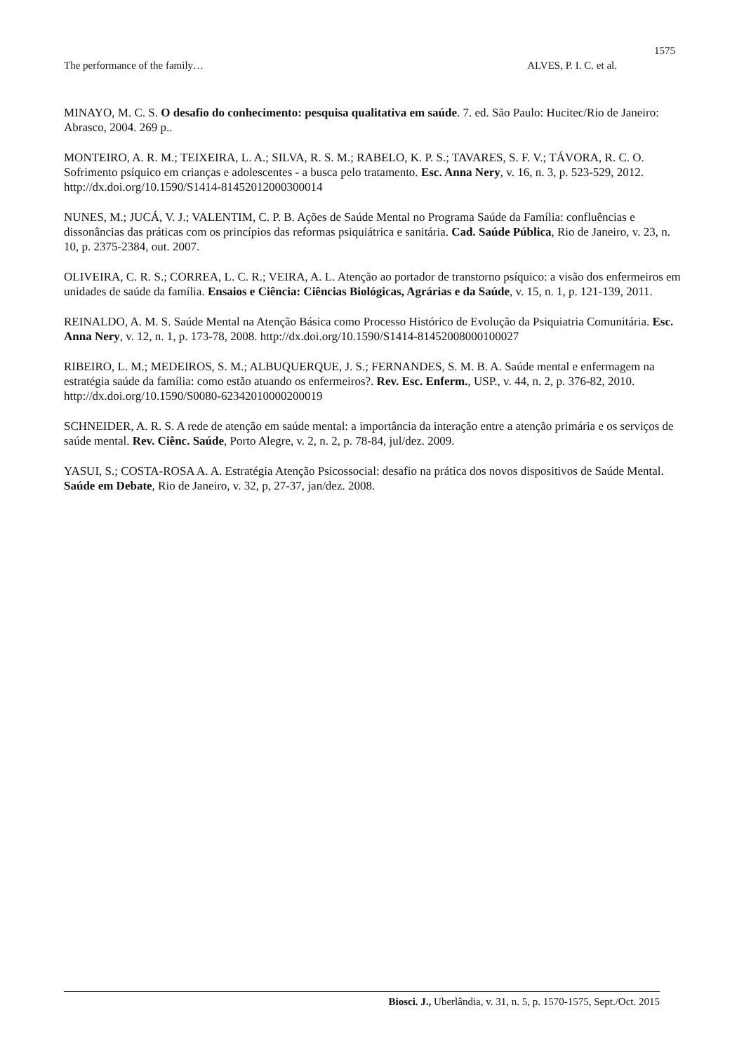1575
The performance of the family… ALVES, P. I. C. et al.
MINAYO, M. C. S. O desafio do conhecimento: pesquisa qualitativa em saúde. 7. ed. São Paulo: Hucitec/Rio de Janeiro: Abrasco, 2004. 269 p..
MONTEIRO, A. R. M.; TEIXEIRA, L. A.; SILVA, R. S. M.; RABELO, K. P. S.; TAVARES, S. F. V.; TÁVORA, R. C. O. Sofrimento psíquico em crianças e adolescentes - a busca pelo tratamento. Esc. Anna Nery, v. 16, n. 3, p. 523-529, 2012. http://dx.doi.org/10.1590/S1414-81452012000300014
NUNES, M.; JUCÁ, V. J.; VALENTIM, C. P. B. Ações de Saúde Mental no Programa Saúde da Família: confluências e dissonâncias das práticas com os princípios das reformas psiquiátrica e sanitária. Cad. Saúde Pública, Rio de Janeiro, v. 23, n. 10, p. 2375-2384, out. 2007.
OLIVEIRA, C. R. S.; CORREA, L. C. R.; VEIRA, A. L. Atenção ao portador de transtorno psíquico: a visão dos enfermeiros em unidades de saúde da família. Ensaios e Ciência: Ciências Biológicas, Agrárias e da Saúde, v. 15, n. 1, p. 121-139, 2011.
REINALDO, A. M. S. Saúde Mental na Atenção Básica como Processo Histórico de Evolução da Psiquiatria Comunitária. Esc. Anna Nery, v. 12, n. 1, p. 173-78, 2008. http://dx.doi.org/10.1590/S1414-81452008000100027
RIBEIRO, L. M.; MEDEIROS, S. M.; ALBUQUERQUE, J. S.; FERNANDES, S. M. B. A. Saúde mental e enfermagem na estratégia saúde da família: como estão atuando os enfermeiros?. Rev. Esc. Enferm., USP., v. 44, n. 2, p. 376-82, 2010. http://dx.doi.org/10.1590/S0080-62342010000200019
SCHNEIDER, A. R. S. A rede de atenção em saúde mental: a importância da interação entre a atenção primária e os serviços de saúde mental. Rev. Ciênc. Saúde, Porto Alegre, v. 2, n. 2, p. 78-84, jul/dez. 2009.
YASUI, S.; COSTA-ROSA A. A. Estratégia Atenção Psicossocial: desafio na prática dos novos dispositivos de Saúde Mental. Saúde em Debate, Rio de Janeiro, v. 32, p, 27-37, jan/dez. 2008.
Biosci. J., Uberlândia, v. 31, n. 5, p. 1570-1575, Sept./Oct. 2015